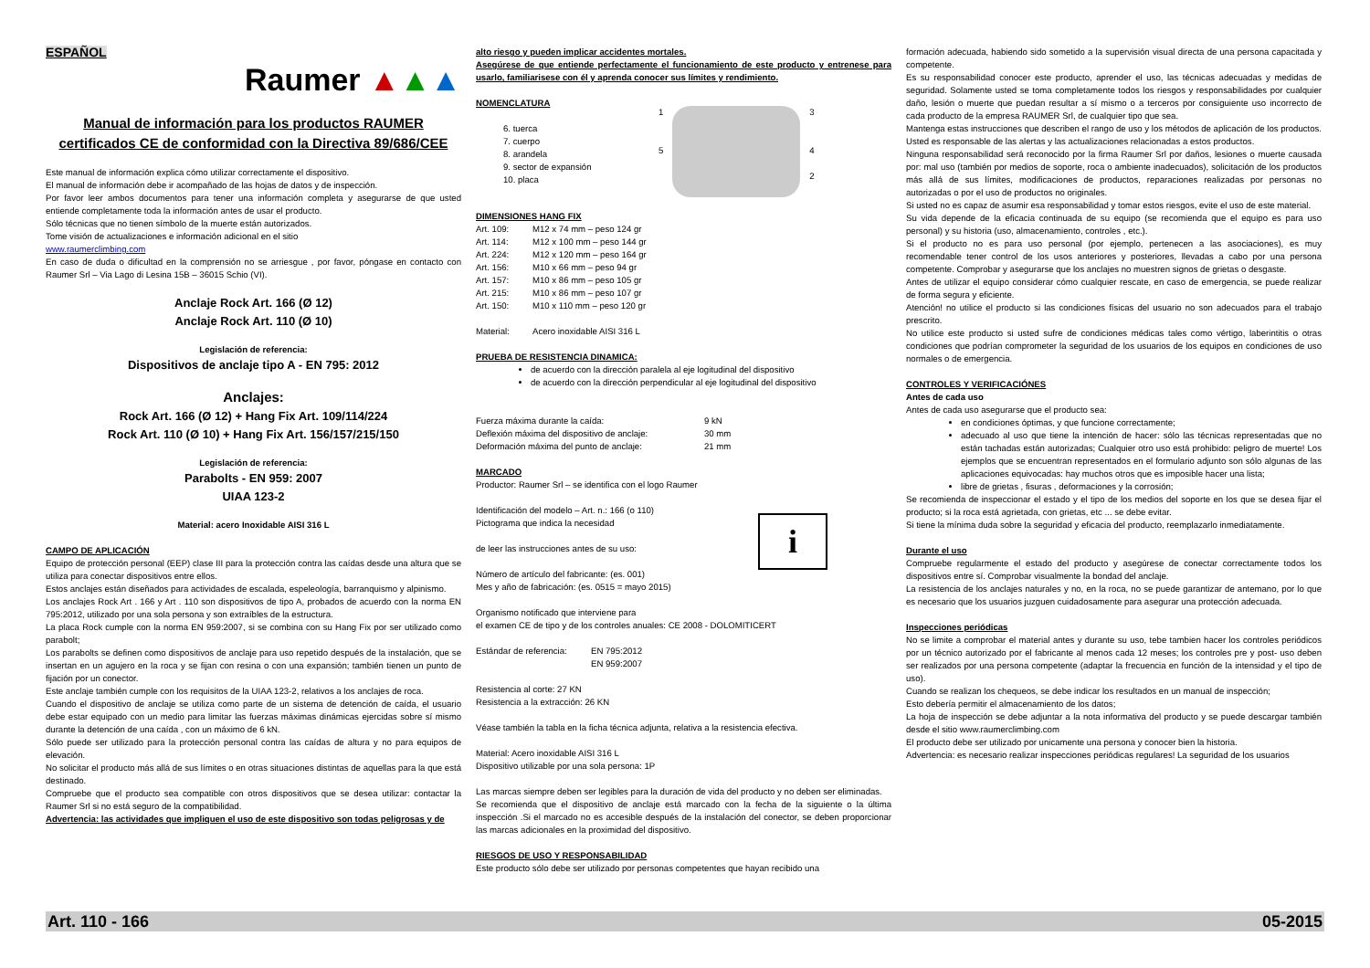ESPAÑOL Raumer ▲▲▲
Manual de información para los productos RAUMER certificados CE de conformidad con la Directiva 89/686/CEE
Este manual de información explica cómo utilizar correctamente el dispositivo.
El manual de información debe ir acompañado de las hojas de datos y de inspección.
Por favor leer ambos documentos para tener una información completa y asegurarse de que usted entiende completamente toda la información antes de usar el producto.
Sólo técnicas que no tienen símbolo de la muerte están autorizados.
Tome visión de actualizaciones e información adicional en el sitio
www.raumerclimbing.com
En caso de duda o dificultad en la comprensión no se arriesgue , por favor, póngase en contacto con Raumer Srl – Via Lago di Lesina 15B – 36015 Schio (VI).
Anclaje Rock Art. 166 (Ø 12)
Anclaje Rock Art. 110 (Ø 10)
Legislación de referencia:
Dispositivos de anclaje tipo A - EN 795: 2012
Anclajes:
Rock Art. 166 (Ø 12) + Hang Fix Art. 109/114/224
Rock Art. 110 (Ø 10) + Hang Fix Art. 156/157/215/150
Legislación de referencia:
Parabolts - EN 959: 2007
UIAA 123-2
Material: acero Inoxidable AISI 316 L
CAMPO DE APLICACIÓN
Equipo de protección personal (EEP) clase III para la protección contra las caídas desde una altura que se utiliza para conectar dispositivos entre ellos.
Estos anclajes están diseñados para actividades de escalada, espeleología, barranquismo y alpinismo.
Los anclajes Rock Art . 166 y Art . 110 son dispositivos de tipo A, probados de acuerdo con la norma EN 795:2012, utilizado por una sola persona y son extraíbles de la estructura.
La placa Rock cumple con la norma EN 959:2007, si se combina con su Hang Fix por ser utilizado como parabolt;
Los parabolts se definen como dispositivos de anclaje para uso repetido después de la instalación, que se insertan en un agujero en la roca y se fijan con resina o con una expansión; también tienen un punto de fijación por un conector.
Este anclaje también cumple con los requisitos de la UIAA 123-2, relativos a los anclajes de roca.
Cuando el dispositivo de anclaje se utiliza como parte de un sistema de detención de caída, el usuario debe estar equipado con un medio para limitar las fuerzas máximas dinámicas ejercidas sobre sí mismo durante la detención de una caída , con un máximo de 6 kN.
Sólo puede ser utilizado para la protección personal contra las caídas de altura y no para equipos de elevación.
No solicitar el producto más allá de sus límites o en otras situaciones distintas de aquellas para la que está destinado.
Compruebe que el producto sea compatible con otros dispositivos que se desea utilizar: contactar la Raumer Srl si no está seguro de la compatibilidad.
Advertencia: las actividades que impliquen el uso de este dispositivo son todas peligrosas y de
alto riesgo y pueden implicar accidentes mortales.
Asegúrese de que entiende perfectamente el funcionamiento de este producto y entrenese para usarlo, familiarisese con él y aprenda conocer sus límites y rendimiento.
NOMENCLATURA
6. tuerca
7. cuerpo
8. arandela
9. sector de expansión
10. placa
1
5
3
4
2
DIMENSIONES HANG FIX
Art. 109: M12 x 74 mm – peso 124 gr
Art. 114: M12 x 100 mm – peso 144 gr
Art. 224: M12 x 120 mm – peso 164 gr
Art. 156: M10 x 66 mm – peso 94 gr
Art. 157: M10 x 86 mm – peso 105 gr
Art. 215: M10 x 86 mm – peso 107 gr
Art. 150: M10 x 110 mm – peso 120 gr
Material: Acero inoxidable AISI 316 L
PRUEBA DE RESISTENCIA DINAMICA:
de acuerdo con la dirección paralela al eje logitudinal del dispositivo
de acuerdo con la dirección perpendicular al eje logitudinal del dispositivo
Fuerza máxima durante la caída:
Deflexión máxima del dispositivo de anclaje:
Deformación máxima del punto de anclaje: 9 kN
30 mm
21 mm
MARCADO
Productor: Raumer Srl – se identifica con el logo Raumer
Identificación del modelo – Art. n.: 166 (o 110)
Pictograma que indica la necesidad
de leer las instrucciones antes de su uso:
Número de artículo del fabricante: (es. 001)
Mes y año de fabricación: (es. 0515 = mayo 2015)
i
Organismo notificado que interviene para
el examen CE de tipo y de los controles anuales: CE 2008 - DOLOMITICERT
Estándar de referencia: EN 795:2012
EN 959:2007
Resistencia al corte: 27 KN
Resistencia a la extracción: 26 KN
Véase también la tabla en la ficha técnica adjunta, relativa a la resistencia efectiva.
Material: Acero inoxidable AISI 316 L
Dispositivo utilizable por una sola persona: 1P
Las marcas siempre deben ser legibles para la duración de vida del producto y no deben ser eliminadas.
Se recomienda que el dispositivo de anclaje está marcado con la fecha de la siguiente o la última inspección .Si el marcado no es accesible después de la instalación del conector, se deben proporcionar las marcas adicionales en la proximidad del dispositivo.
RIESGOS DE USO Y RESPONSABILIDAD
Este producto sólo debe ser utilizado por personas competentes que hayan recibido una
formación adecuada, habiendo sido sometido a la supervisión visual directa de una persona capacitada y competente.
Es su responsabilidad conocer este producto, aprender el uso, las técnicas adecuadas y medidas de seguridad. Solamente usted se toma completamente todos los riesgos y responsabilidades por cualquier daño, lesión o muerte que puedan resultar a sí mismo o a terceros por consiguiente uso incorrecto de cada producto de la empresa RAUMER Srl, de cualquier tipo que sea.
Mantenga estas instrucciones que describen el rango de uso y los métodos de aplicación de los productos. Usted es responsable de las alertas y las actualizaciones relacionadas a estos productos.
Ninguna responsabilidad será reconocido por la firma Raumer Srl por daños, lesiones o muerte causada por: mal uso (también por medios de soporte, roca o ambiente inadecuados), solicitación de los productos más allá de sus límites, modificaciones de productos, reparaciones realizadas por personas no autorizadas o por el uso de productos no originales.
Si usted no es capaz de asumir esa responsabilidad y tomar estos riesgos, evite el uso de este material.
Su vida depende de la eficacia continuada de su equipo (se recomienda que el equipo es para uso personal) y su historia (uso, almacenamiento, controles , etc.).
Si el producto no es para uso personal (por ejemplo, pertenecen a las asociaciones), es muy recomendable tener control de los usos anteriores y posteriores, llevadas a cabo por una persona competente. Comprobar y asegurarse que los anclajes no muestren signos de grietas o desgaste.
Antes de utilizar el equipo considerar cómo cualquier rescate, en caso de emergencia, se puede realizar de forma segura y eficiente.
Atención! no utilice el producto si las condiciones físicas del usuario no son adecuados para el trabajo prescrito.
No utilice este producto si usted sufre de condiciones médicas tales como vértigo, laberintitis o otras condiciones que podrían comprometer la seguridad de los usuarios de los equipos en condiciones de uso normales o de emergencia.
CONTROLES Y VERIFICACIÓNES
Antes de cada uso
Antes de cada uso asegurarse que el producto sea:
en condiciones óptimas, y que funcione correctamente;
adecuado al uso que tiene la intención de hacer: sólo las técnicas representadas que no están tachadas están autorizadas; Cualquier otro uso está prohibido: peligro de muerte! Los ejemplos que se encuentran representados en el formulario adjunto son sólo algunas de las aplicaciones equivocadas: hay muchos otros que es imposible hacer una lista;
libre de grietas , fisuras , deformaciones y la corrosión;
Se recomienda de inspeccionar el estado y el tipo de los medios del soporte en los que se desea fijar el producto; si la roca está agrietada, con grietas, etc ... se debe evitar.
Si tiene la mínima duda sobre la seguridad y eficacia del producto, reemplazarlo inmediatamente.
Durante el uso
Compruebe regularmente el estado del producto y asegúrese de conectar correctamente todos los dispositivos entre sí. Comprobar visualmente la bondad del anclaje.
La resistencia de los anclajes naturales y no, en la roca, no se puede garantizar de antemano, por lo que es necesario que los usuarios juzguen cuidadosamente para asegurar una protección adecuada.
Inspecciones periódicas
No se limite a comprobar el material antes y durante su uso, tebe tambien hacer los controles periódicos por un técnico autorizado por el fabricante al menos cada 12 meses; los controles pre y post- uso deben ser realizados por una persona competente (adaptar la frecuencia en función de la intensidad y el tipo de uso).
Cuando se realizan los chequeos, se debe indicar los resultados en un manual de inspección;
Esto debería permitir el almacenamiento de los datos;
La hoja de inspección se debe adjuntar a la nota informativa del producto y se puede descargar también desde el sitio www.raumerclimbing.com
El producto debe ser utilizado por unicamente una persona y conocer bien la historia.
Advertencia: es necesario realizar inspecciones periódicas regulares! La seguridad de los usuarios
Art. 110 - 166 05-2015